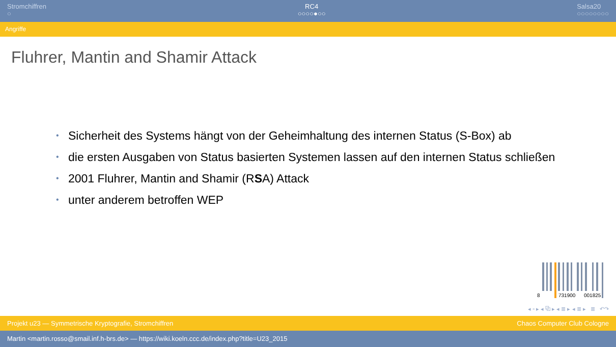Stromchiffren
○
RC4
○○○○●○○
Salsa20
○○○○○○○○
Angriffe
Fluhrer, Mantin and Shamir Attack
• Sicherheit des Systems hängt von der Geheimhaltung des internen Status (S-Box) ab
• die ersten Ausgaben von Status basierten Systemen lassen auf den internen Status schließen
• 2001 Fluhrer, Mantin and Shamir (RSA) Attack
• unter anderem betroffen WEP
8
731900
001825
◂ ▫ ▸ ◂ ⧉ ▸ ◂ ≣ ▸ ◂ ≣ ▸ ≣ ↶↷
Projekt u23 — Symmetrische Kryptografie, Stromchiffren Chaos Computer Club Cologne
Martin <martin.rosso@smail.inf.h-brs.de> — https://wiki.koeln.ccc.de/index.php?title=U23_2015